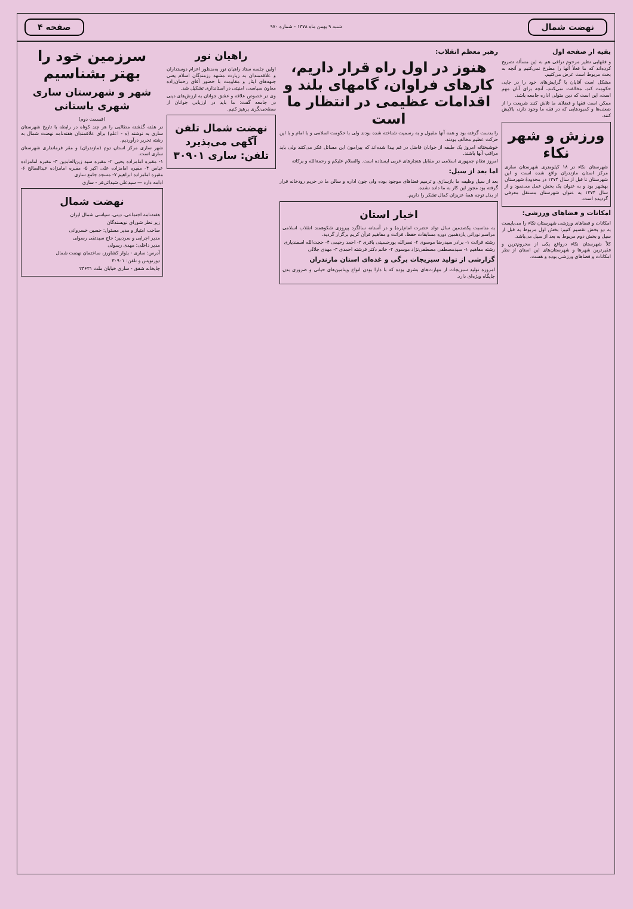نهضت شمال
شنبه ۹ بهمن ماه ۱۳۷۸ - شماره ۹۷۰
صفحه ۴
بقیه از صفحه اول
و فقهایی نظیر مرحوم نراقی هم به این مسأله تصریح کرده‌اند که ما فعلاً آنها را مطرح نمی‌کنیم و آنچه به بحث مربوط است عرض می‌کنیم.
مشکل است آقایان با گرایش‌های خود را در جایی حکومت کند، مخالفت نمی‌کنند، آنچه برای آنان مهم است، این است که دین متولی اداره جامعه باشد.
ممکن است فقها و فضلای ما تلاش کنند شریعت را از ضعف‌ها و کمبودهایی که در فقه ما وجود دارد، بالایش کنند.
ورزش و شهر نکاء
شهرستان نکاء در ۱۸ کیلومتری شهرستان ساری مرکز استان مازندران واقع شده است و این شهرستان تا قبل از سال ۱۳۷۴ در محدودهٔ شهرستان بهشهر بود و به عنوان یک بخش عمل می‌نمود و از سال ۱۳۷۴ به عنوان شهرستان مستقل معرفی گردیده است.
امکانات و فضاهای ورزشی:
امکانات و فضاهای ورزشی شهرستان نکاء را می‌بایست به دو بخش تقسیم کنیم: بخش اول مربوط به قبل از سیل و بخش دوم مربوط به بعد از سیل می‌باشد.
کلاً شهرستان نکاء درواقع یکی از محروم‌ترین و فقیرترین شهرها و شهرستان‌های این استان از نظر امکانات و فضاهای ورزشی بوده و هست.
رهبر معظم انقلاب:
هنوز در اول راه قرار داریم، کارهای فراوان، گامهای بلند و اقدامات عظیمی در انتظار ما است
را بدست گرفته بود و همه آنها مقبول و به رسمیت شناخته شده بودند ولی با حکومت اسلامی و با امام و با این حرکت عظیم مخالف بودند.
خوشبختانه امروز یک طبقه از جوانان فاضل در قم پیدا شده‌اند که پیرامون این مسائل فکر می‌کنند ولی باید مراقب آنها باشند.
امروز نظام جمهوری اسلامی در مقابل هنجارهای غربی ایستاده است. والسلام علیکم و رحمة‌الله و برکاته
اما بعد از سیل:
بعد از سیل وظیفه ما بازسازی و ترمیم فضاهای موجود بوده ولی چون اداره و سالن ما در حریم رودخانه قرار گرفته بود مجوز این کار به ما داده نشده.
از بذل توجه همهٔ عزیزان کمال تشکر را داریم.
اخبار استان
به مناسبت یکصدمین سال تولد حضرت امام(ره) و در آستانه سالگرد پیروزی شکوهمند انقلاب اسلامی مراسم نورانی یازدهمین دوره مسابقات حفظ، قرائت و مفاهیم قرآن کریم برگزار گردید.
رشته قرائت ۱- برادر سیدرضا موسوی ۲- نصرالله پورحسینی باقری ۳- احمد رحیمی ۴- حجت‌الله اسفندیاری
رشته مفاهیم ۱- سیدمصطفی مصطفی‌نژاد موسوی ۲- خانم دکتر فرشته احمدی ۳- مهدی جلالی
گزارشی از تولید سبزیجات برگی و غده‌ای استان مازندران
امروزه تولید سبزیجات از مهارت‌های بشری بوده که با دارا بودن انواع ویتامین‌های حیاتی و ضروری بدن جایگاه ویژه‌ای دارد.
راهیان نور
اولین جلسه ستاد راهیان نور به‌منظور اعزام دوستداران و علاقه‌مندان به زیارت مشهد رزمندگان اسلام یعنی جبهه‌های ایثار و مقاومت با حضور آقای رحمان‌زاده معاون سیاسی، امنیتی در استانداری تشکیل شد.
وی در خصوص علاقه و عشق جوانان به ارزش‌های دینی در جامعه گفت: ما باید در ارزیابی جوانان از سطحی‌نگری پرهیز کنیم.
نهضت شمال تلفن آگهی می‌پذیرد تلفن: ساری ۳۰۹۰۱
سرزمین خود را بهتر بشناسیم
شهر و شهرستان ساری شهری باستانی
(قسمت دوم)
در هفته گذشته مطالبی را هر چند کوتاه در رابطه با تاریخ شهرستان ساری به نوشته (ه - اعلم) برای علاقمندان هفته‌نامه نهضت شمال به رشته تحریر درآوردیم.
شهر ساری مرکز استان دوم (مازندران) و مقر فرمانداری شهرستان ساری است.
۱- مقبره امامزاده یحیی ۲- مقبره سید زین‌العابدین ۳- مقبره امامزاده عباس ۴- مقبره امامزاده علی اکبر ۵- مقبره امامزاده عبدالصالح ۶- مقبره امامزاده ابراهیم ۷- مسجد جامع ساری
ادامه دارد — سیدعلی شیدائی‌فر - ساری
نهضت شمال
هفته‌نامه اجتماعی، دینی، سیاسی شمال ایران
زیر نظر شورای نویسندگان
صاحب امتیاز و مدیر مسئول: حسین خسروانی
مدیر اجرایی و سردبیر: حاج سیدتقی رسولی
مدیر داخلی: مهدی رسولی
آدرس: ساری - بلوار کشاورز، ساختمان نهضت شمال
دورنویس و تلفن: ۳۰۹۰۱
چاپخانه شفق - ساری خیابان ملت ۲۴۶۳۱